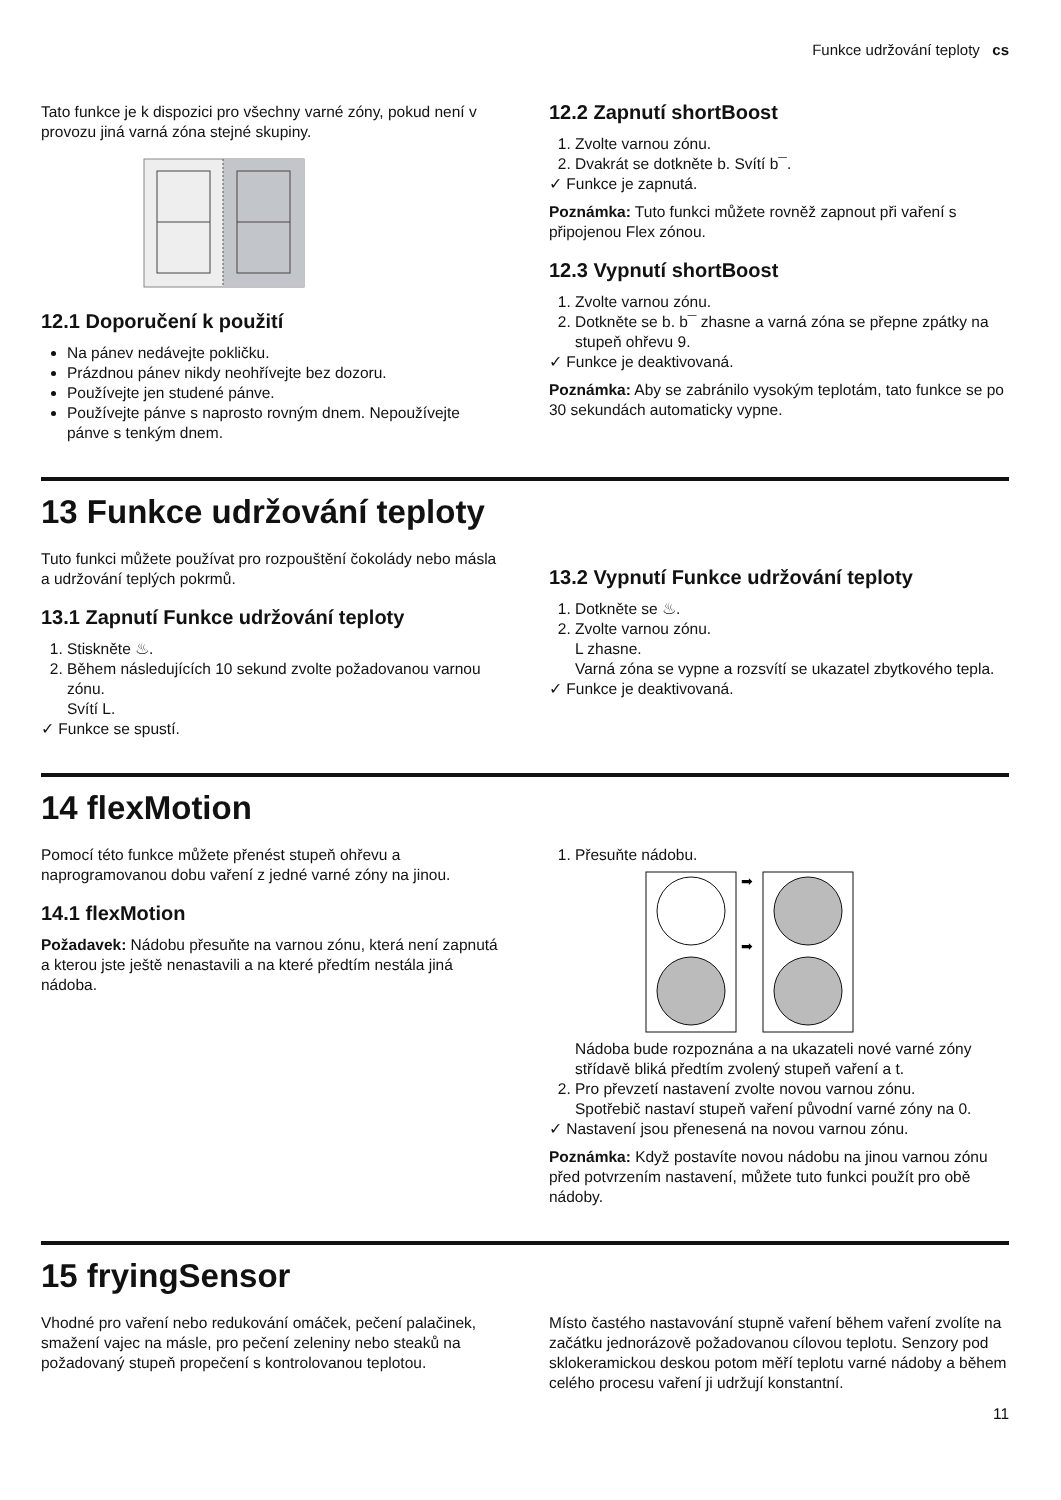Funkce udržování teploty cs
Tato funkce je k dispozici pro všechny varné zóny, pokud není v provozu jiná varná zóna stejné skupiny.
12.1 Doporučení k použití
Na pánev nedávejte pokličku.
Prázdnou pánev nikdy neohřívejte bez dozoru.
Používejte jen studené pánve.
Používejte pánve s naprosto rovným dnem. Nepoužívejte pánve s tenkým dnem.
12.2 Zapnutí shortBoost
1. Zvolte varnou zónu.
2. Dvakrát se dotkněte b. Svítí b¯.
✓ Funkce je zapnutá.
Poznámka: Tuto funkci můžete rovněž zapnout při vaření s připojenou Flex zónou.
12.3 Vypnutí shortBoost
1. Zvolte varnou zónu.
2. Dotkněte se b. b¯ zhasne a varná zóna se přepne zpátky na stupeň ohřevu 9.
✓ Funkce je deaktivovaná.
Poznámka: Aby se zabránilo vysokým teplotám, tato funkce se po 30 sekundách automaticky vypne.
13 Funkce udržování teploty
Tuto funkci můžete používat pro rozpouštění čokolády nebo másla a udržování teplých pokrmů.
13.1 Zapnutí Funkce udržování teploty
1. Stiskněte ♨.
2. Během následujících 10 sekund zvolte požadovanou varnou zónu.
Svítí L.
✓ Funkce se spustí.
13.2 Vypnutí Funkce udržování teploty
1. Dotkněte se ♨.
2. Zvolte varnou zónu.
L zhasne.
Varná zóna se vypne a rozsvítí se ukazatel zbytkového tepla.
✓ Funkce je deaktivovaná.
14 flexMotion
Pomocí této funkce můžete přenést stupeň ohřevu a naprogramovanou dobu vaření z jedné varné zóny na jinou.
14.1 flexMotion
Požadavek: Nádobu přesuňte na varnou zónu, která není zapnutá a kterou jste ještě nenastavili a na které předtím nestála jiná nádoba.
1. Přesuňte nádobu.
➡
➡
Nádoba bude rozpoznána a na ukazateli nové varné zóny střídavě bliká předtím zvolený stupeň vaření a t.
2. Pro převzetí nastavení zvolte novou varnou zónu.
Spotřebič nastaví stupeň vaření původní varné zóny na 0.
✓ Nastavení jsou přenesená na novou varnou zónu.
Poznámka: Když postavíte novou nádobu na jinou varnou zónu před potvrzením nastavení, můžete tuto funkci použít pro obě nádoby.
15 fryingSensor
Vhodné pro vaření nebo redukování omáček, pečení palačinek, smažení vajec na másle, pro pečení zeleniny nebo steaků na požadovaný stupeň propečení s kontrolovanou teplotou.
Místo častého nastavování stupně vaření během vaření zvolíte na začátku jednorázově požadovanou cílovou teplotu. Senzory pod sklokeramickou deskou potom měří teplotu varné nádoby a během celého procesu vaření ji udržují konstantní.
11